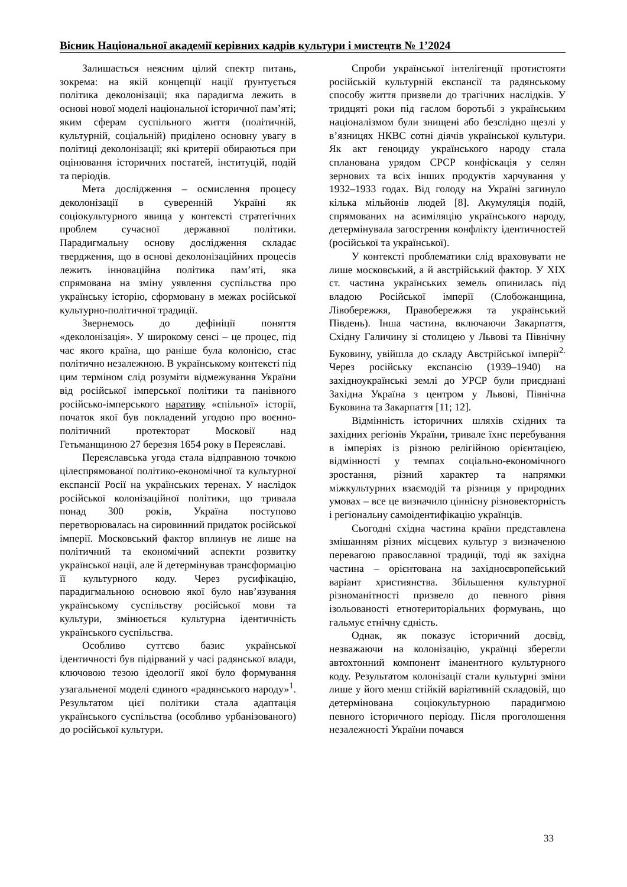Вісник Національної академії керівних кадрів культури і мистецтв № 1’2024
Залишається неясним цілий спектр питань, зокрема: на якій концепції нації ґрунтується політика деколонізації; яка парадигма лежить в основі нової моделі національної історичної пам’яті; яким сферам суспільного життя (політичній, культурній, соціальній) приділено основну увагу в політиці деколонізації; які критерії обираються при оцінювання історичних постатей, інституцій, подій та періодів.
Мета дослідження – осмислення процесу деколонізації в суверенній Україні як соціокультурного явища у контексті стратегічних проблем сучасної державної політики. Парадигмальну основу дослідження складає твердження, що в основі деколонізаційних процесів лежить інноваційна політика пам’яті, яка спрямована на зміну уявлення суспільства про українську історію, сформовану в межах російської культурно-політичної традиції.
Звернемось до дефініції поняття «деколонізація». У широкому сенсі – це процес, під час якого країна, що раніше була колонією, стає політично незалежною. В українському контексті під цим терміном слід розуміти відмежування України від російської імперської політики та панівного російсько-імперського наративу «спільної» історії, початок якої був покладений угодою про воєнно-політичний протекторат Московії над Гетьманщиною 27 березня 1654 року в Переяславі.
Переяславська угода стала відправною точкою цілеспрямованої політико-економічної та культурної експансії Росії на українських теренах. У наслідок російської колонізаційної політики, що тривала понад 300 років, Україна поступово перетворювалась на сировинний придаток російської імперії. Московський фактор вплинув не лише на політичний та економічний аспекти розвитку української нації, але й детермінував трансформацію її культурного коду. Через русифікацію, парадигмальною основою якої було нав’язування українському суспільству російської мови та культури, змінюється культурна ідентичність українського суспільства.
Особливо суттєво базис української ідентичності був підірваний у часі радянської влади, ключовою тезою ідеології якої було формування узагальненої моделі єдиного «радянського народу»<sup>1</sup>. Результатом цієї політики стала адаптація українського суспільства (особливо урбанізованого) до російської культури.
Спроби української інтелігенції протистояти російській культурній експансії та радянському способу життя призвели до трагічних наслідків. У тридцяті роки під гаслом боротьбі з українським націоналізмом були знищені або безслідно щезлі у в’язницях НКВС сотні діячів української культури. Як акт геноциду українського народу стала спланована урядом СРСР конфіскація у селян зернових та всіх інших продуктів харчування у 1932–1933 годах. Від голоду на Україні загинуло кілька мільйонів людей [8]. Акумуляція подій, спрямованих на асиміляцію українського народу, детермінувала загострення конфлікту ідентичностей (російської та української).
У контексті проблематики слід враховувати не лише московський, а й австрійський фактор. У ХІХ ст. частина українських земель опинилась під владою Російської імперії (Слобожанщина, Лівобережжя, Правобережжя та український Південь). Інша частина, включаючи Закарпаття, Східну Галичину зі столицею у Львові та Північну Буковину, увійшла до складу Австрійської імперії<sup>2.</sup> Через російську експансію (1939–1940) на західноукраїнські землі до УРСР були приєднані Західна Україна з центром у Львові, Північна Буковина та Закарпаття [11; 12].
Відмінність історичних шляхів східних та західних регіонів України, тривале їхнє перебування в імперіях із різною релігійною орієнтацією, відмінності у темпах соціально-економічного зростання, різний характер та напрямки міжкультурних взаємодій та різниця у природних умовах – все це визначило ціннісну різновекторність і регіональну самоідентифікацію українців.
Сьогодні східна частина країни представлена змішанням різних місцевих культур з визначеною перевагою православної традиції, тоді як західна частина – орієнтована на західноєвропейський варіант християнства. Збільшення культурної різноманітності призвело до певного рівня ізольованості етнотериторіальних формувань, що гальмує етнічну єдність.
Однак, як показує історичний досвід, незважаючи на колонізацію, українці зберегли автохтонний компонент іманентного культурного коду. Результатом колонізації стали культурні зміни лише у його менш стійкій варіативній складовій, що детермінована соціокультурною парадигмою певного історичного періоду. Після проголошення незалежності України почався
33